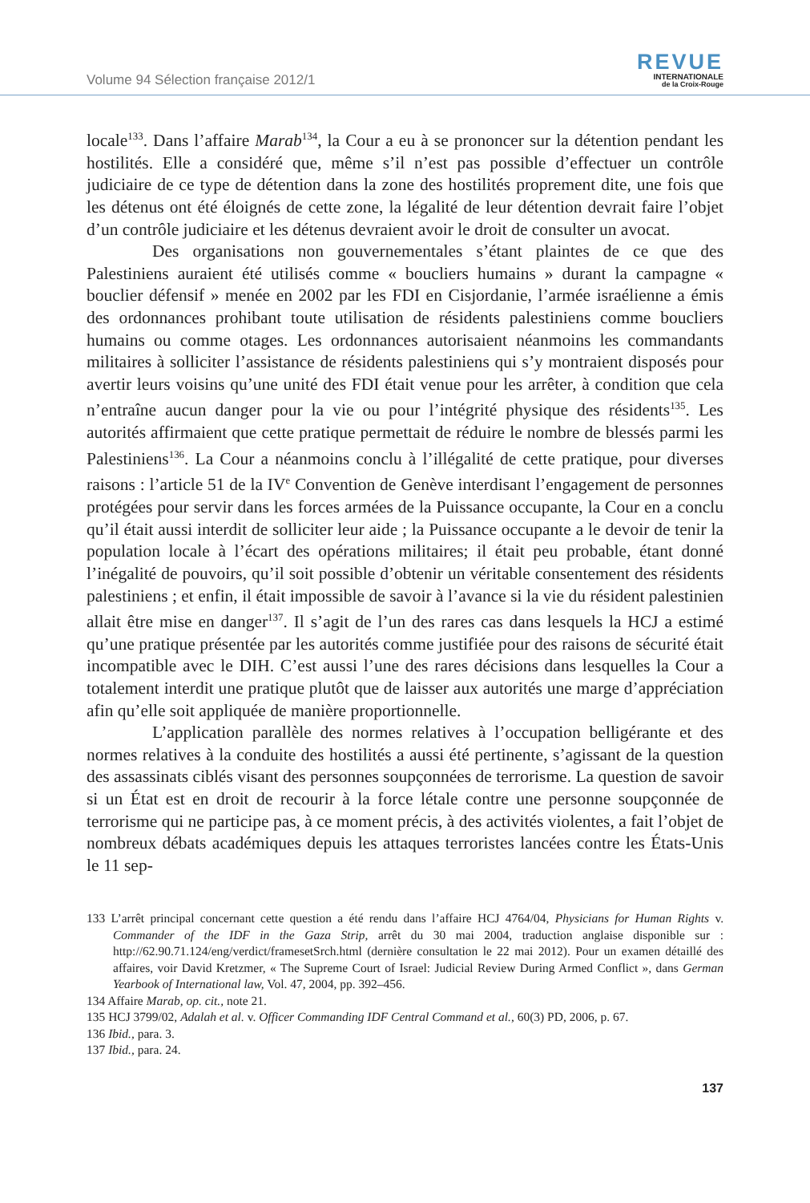Volume 94 Sélection française 2012/1
REVUE
INTERNATIONALE
de la Croix-Rouge
locale<sup>133</sup>. Dans l’affaire Marab<sup>134</sup>, la Cour a eu à se prononcer sur la détention pendant les hostilités. Elle a considéré que, même s’il n’est pas possible d’effectuer un contrôle judiciaire de ce type de détention dans la zone des hostilités proprement dite, une fois que les détenus ont été éloignés de cette zone, la légalité de leur détention devrait faire l’objet d’un contrôle judiciaire et les détenus devraient avoir le droit de consulter un avocat.
Des organisations non gouvernementales s’étant plaintes de ce que des Palestiniens auraient été utilisés comme « boucliers humains » durant la campagne « bouclier défensif » menée en 2002 par les FDI en Cisjordanie, l’armée israélienne a émis des ordonnances prohibant toute utilisation de résidents palestiniens comme boucliers humains ou comme otages. Les ordonnances autorisaient néanmoins les commandants militaires à solliciter l’assistance de résidents palestiniens qui s’y montraient disposés pour avertir leurs voisins qu’une unité des FDI était venue pour les arrêter, à condition que cela n’entraîne aucun danger pour la vie ou pour l’intégrité physique des résidents<sup>135</sup>. Les autorités affirmaient que cette pratique permettait de réduire le nombre de blessés parmi les Palestiniens<sup>136</sup>. La Cour a néanmoins conclu à l’illégalité de cette pratique, pour diverses raisons : l’article 51 de la IV<sup>e</sup> Convention de Genève interdisant l’engagement de personnes protégées pour servir dans les forces armées de la Puissance occupante, la Cour en a conclu qu’il était aussi interdit de solliciter leur aide ; la Puissance occupante a le devoir de tenir la population locale à l’écart des opérations militaires; il était peu probable, étant donné l’inégalité de pouvoirs, qu’il soit possible d’obtenir un véritable consentement des résidents palestiniens ; et enfin, il était impossible de savoir à l’avance si la vie du résident palestinien allait être mise en danger<sup>137</sup>. Il s’agit de l’un des rares cas dans lesquels la HCJ a estimé qu’une pratique présentée par les autorités comme justifiée pour des raisons de sécurité était incompatible avec le DIH. C’est aussi l’une des rares décisions dans lesquelles la Cour a totalement interdit une pratique plutôt que de laisser aux autorités une marge d’appréciation afin qu’elle soit appliquée de manière proportionnelle.
L’application parallèle des normes relatives à l’occupation belligérante et des normes relatives à la conduite des hostilités a aussi été pertinente, s’agissant de la question des assassinats ciblés visant des personnes soupçonnées de terrorisme. La question de savoir si un État est en droit de recourir à la force létale contre une personne soupçonnée de terrorisme qui ne participe pas, à ce moment précis, à des activités violentes, a fait l’objet de nombreux débats académiques depuis les attaques terroristes lancées contre les États-Unis le 11 sep-
133 L’arrêt principal concernant cette question a été rendu dans l’affaire HCJ 4764/04, Physicians for Human Rights v. Commander of the IDF in the Gaza Strip, arrêt du 30 mai 2004, traduction anglaise disponible sur : http://62.90.71.124/eng/verdict/framesetSrch.html (dernière consultation le 22 mai 2012). Pour un examen détaillé des affaires, voir David Kretzmer, « The Supreme Court of Israel: Judicial Review During Armed Conflict », dans German Yearbook of International law, Vol. 47, 2004, pp. 392–456.
134 Affaire Marab, op. cit., note 21.
135 HCJ 3799/02, Adalah et al. v. Officer Commanding IDF Central Command et al., 60(3) PD, 2006, p. 67.
136 Ibid., para. 3.
137 Ibid., para. 24.
137